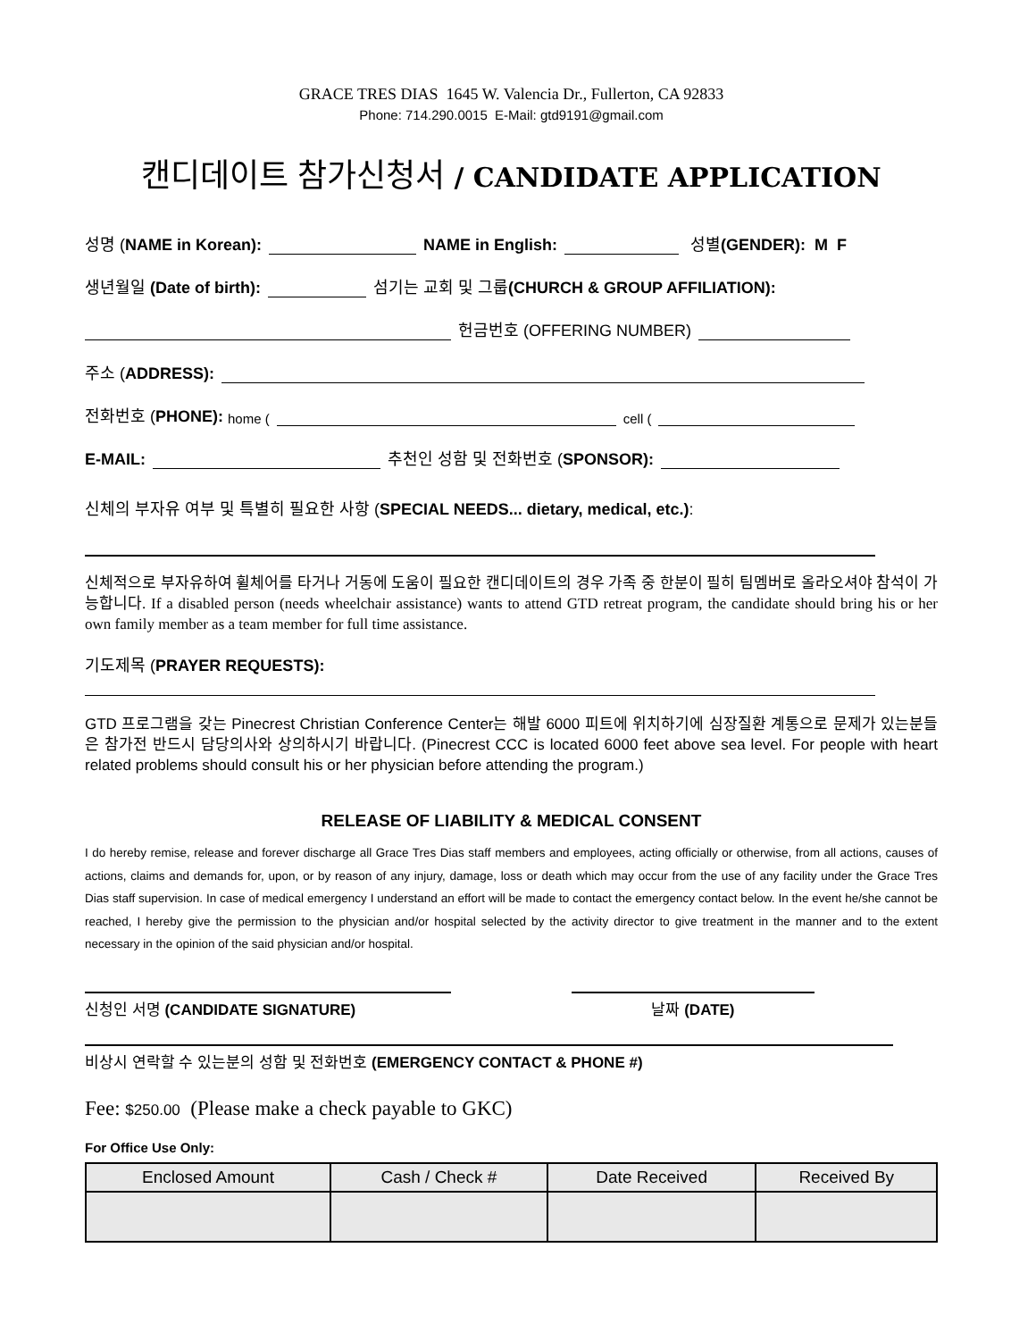GRACE TRES DIAS 1645 W. Valencia Dr., Fullerton, CA 92833
Phone: 714.290.0015 E-Mail: gtd9191@gmail.com
캔디데이트 참가신청서 / CANDIDATE APPLICATION
성명 (NAME in Korean): NAME in English: 성별 (GENDER): M F
생년월일 (Date of birth): 섬기는 교회 및 그룹 (CHURCH & GROUP AFFILIATION):
헌금번호 (OFFERING NUMBER)
주소 (ADDRESS):
전화번호 (PHONE): home ( cell (
E-MAIL: 추천인 성함 및 전화번호 (SPONSOR):
신체의 부자유 여부 및 특별히 필요한 사항 (SPECIAL NEEDS... dietary, medical, etc.):
신체적으로 부자유하여 휠체어를 타거나 거동에 도움이 필요한 캔디데이트의 경우 가족 중 한분이 필히 팀멤버로 올라오셔야 참석이 가능합니다. If a disabled person (needs wheelchair assistance) wants to attend GTD retreat program, the candidate should bring his or her own family member as a team member for full time assistance.
기도제목 (PRAYER REQUESTS):
GTD 프로그램을 갖는 Pinecrest Christian Conference Center는 해발 6000 피트에 위치하기에 심장질환 계통으로 문제가 있는분들은 참가전 반드시 담당의사와 상의하시기 바랍니다. (Pinecrest CCC is located 6000 feet above sea level. For people with heart related problems should consult his or her physician before attending the program.)
RELEASE OF LIABILITY & MEDICAL CONSENT
I do hereby remise, release and forever discharge all Grace Tres Dias staff members and employees, acting officially or otherwise, from all actions, causes of actions, claims and demands for, upon, or by reason of any injury, damage, loss or death which may occur from the use of any facility under the Grace Tres Dias staff supervision. In case of medical emergency I understand an effort will be made to contact the emergency contact below. In the event he/she cannot be reached, I hereby give the permission to the physician and/or hospital selected by the activity director to give treatment in the manner and to the extent necessary in the opinion of the said physician and/or hospital.
신청인 서명 (CANDIDATE SIGNATURE) 날짜 (DATE)
비상시 연락할 수 있는분의 성함 및 전화번호 (EMERGENCY CONTACT & PHONE #)
Fee: $250.00 (Please make a check payable to GKC)
For Office Use Only:
| Enclosed Amount | Cash / Check # | Date Received | Received By |
| --- | --- | --- | --- |